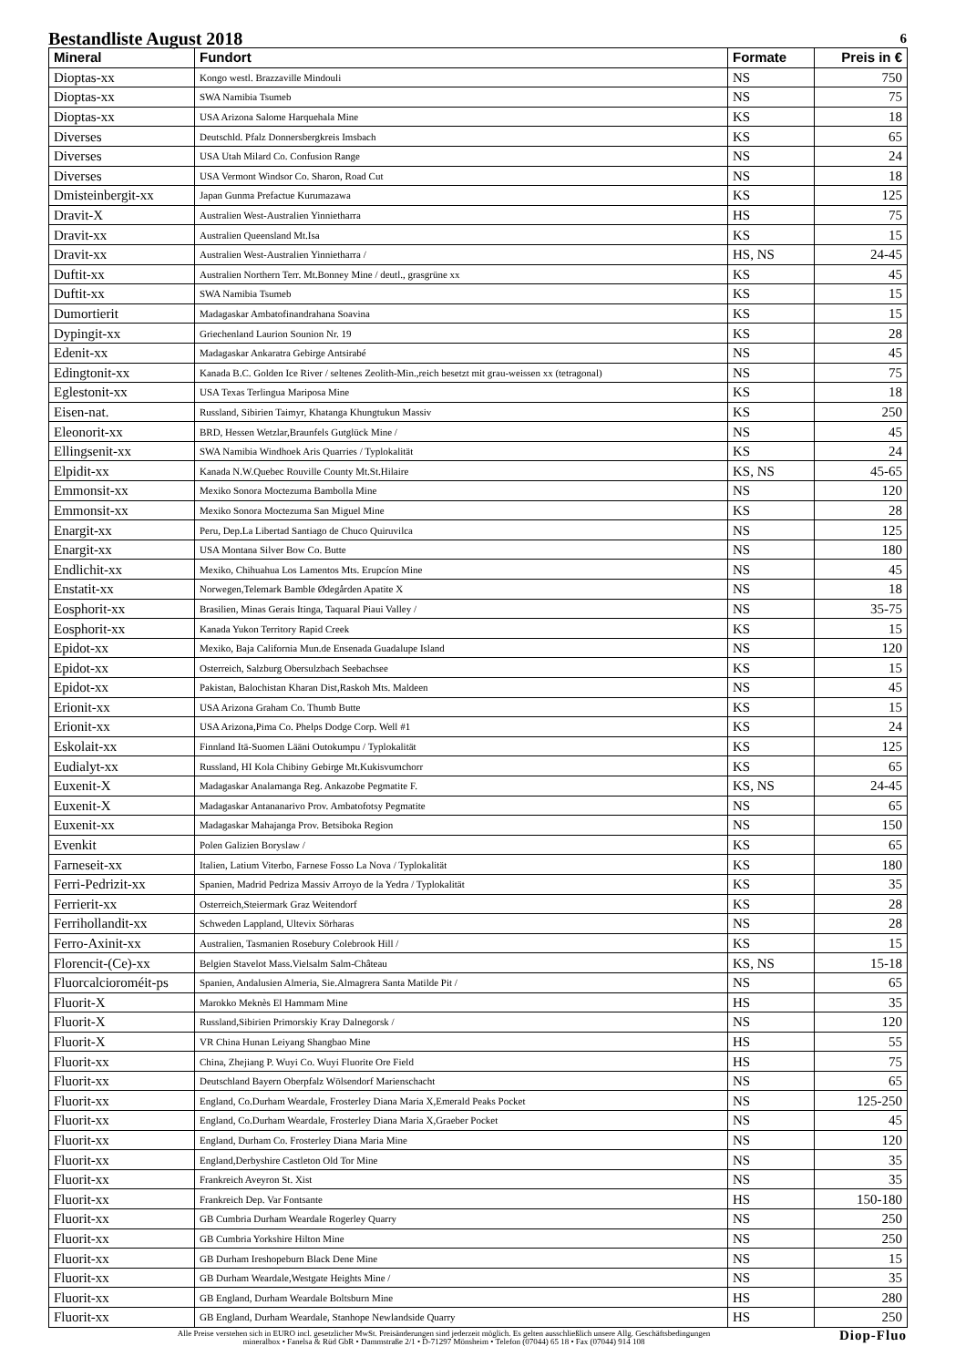Bestandliste August 2018 6
| Mineral | Fundort | Formate | Preis in € |
| --- | --- | --- | --- |
| Dioptas-xx | Kongo westl. Brazzaville Mindouli | NS | 750 |
| Dioptas-xx | SWA Namibia Tsumeb | NS | 75 |
| Dioptas-xx | USA Arizona Salome Harquehala Mine | KS | 18 |
| Diverses | Deutschld. Pfalz Donnersbergkreis Imsbach | KS | 65 |
| Diverses | USA Utah Milard Co. Confusion Range | NS | 24 |
| Diverses | USA Vermont Windsor Co. Sharon, Road Cut | NS | 18 |
| Dmisteinbergit-xx | Japan Gunma Prefactue Kurumazawa | KS | 125 |
| Dravit-X | Australien West-Australien Yinnietharra | HS | 75 |
| Dravit-xx | Australien Queensland Mt.Isa | KS | 15 |
| Dravit-xx | Australien West-Australien Yinnietharra / | HS, NS | 24-45 |
| Duftit-xx | Australien Northern Terr. Mt.Bonney Mine / deutl., grasgrüne xx | KS | 45 |
| Duftit-xx | SWA Namibia Tsumeb | KS | 15 |
| Dumortierit | Madagaskar Ambatofinandrahana Soavina | KS | 15 |
| Dypingit-xx | Griechenland Laurion Sounion Nr. 19 | KS | 28 |
| Edenit-xx | Madagaskar Ankaratra Gebirge Antsirabé | NS | 45 |
| Edingtonit-xx | Kanada B.C. Golden Ice River / seltenes Zeolith-Min.,reich besetzt mit grau-weissen xx (tetragonal) | NS | 75 |
| Eglestonit-xx | USA Texas Terlingua Mariposa Mine | KS | 18 |
| Eisen-nat. | Russland, Sibirien Taimyr, Khatanga Khungtukun Massiv | KS | 250 |
| Eleonorit-xx | BRD, Hessen Wetzlar,Braunfels Gutglück Mine / | NS | 45 |
| Ellingsenit-xx | SWA Namibia Windhoek Aris Quarries / Typlokalität | KS | 24 |
| Elpidit-xx | Kanada N.W.Quebec Rouville County Mt.St.Hilaire | KS, NS | 45-65 |
| Emmonsit-xx | Mexiko Sonora Moctezuma Bambolla Mine | NS | 120 |
| Emmonsit-xx | Mexiko Sonora Moctezuma San Miguel Mine | KS | 28 |
| Enargit-xx | Peru, Dep.La Libertad Santiago de Chuco Quiruvilca | NS | 125 |
| Enargit-xx | USA Montana Silver Bow Co. Butte | NS | 180 |
| Endlichit-xx | Mexiko, Chihuahua Los Lamentos Mts. Erupcíon Mine | NS | 45 |
| Enstatit-xx | Norwegen,Telemark Bamble Ødegården Apatite X | NS | 18 |
| Eosphorit-xx | Brasilien, Minas Gerais Itinga, Taquaral Piaui Valley / | NS | 35-75 |
| Eosphorit-xx | Kanada Yukon Territory Rapid Creek | KS | 15 |
| Epidot-xx | Mexiko, Baja California Mun.de Ensenada Guadalupe Island | NS | 120 |
| Epidot-xx | Osterreich, Salzburg Obersulzbach Seebachsee | KS | 15 |
| Epidot-xx | Pakistan, Balochistan Kharan Dist,Raskoh Mts. Maldeen | NS | 45 |
| Erionit-xx | USA Arizona Graham Co. Thumb Butte | KS | 15 |
| Erionit-xx | USA Arizona,Pima Co. Phelps Dodge Corp. Well #1 | KS | 24 |
| Eskolait-xx | Finnland Itä-Suomen Lääni Outokumpu / Typlokalität | KS | 125 |
| Eudialyt-xx | Russland, HI Kola Chibiny Gebirge Mt.Kukisvumchorr | KS | 65 |
| Euxenit-X | Madagaskar Analamanga Reg. Ankazobe Pegmatite F. | KS, NS | 24-45 |
| Euxenit-X | Madagaskar Antananarivo Prov. Ambatofotsy Pegmatite | NS | 65 |
| Euxenit-xx | Madagaskar Mahajanga Prov. Betsiboka Region | NS | 150 |
| Evenkit | Polen Galizien Boryslaw / | KS | 65 |
| Farneseit-xx | Italien, Latium Viterbo, Farnese Fosso La Nova / Typlokalität | KS | 180 |
| Ferri-Pedrizit-xx | Spanien, Madrid Pedriza Massiv Arroyo de la Yedra / Typlokalität | KS | 35 |
| Ferrierit-xx | Osterreich,Steiermark Graz Weitendorf | KS | 28 |
| Ferrihollandit-xx | Schweden Lappland, Ultevix Sörharas | NS | 28 |
| Ferro-Axinit-xx | Australien, Tasmanien Rosebury Colebrook Hill / | KS | 15 |
| Florencit-(Ce)-xx | Belgien Stavelot Mass.Vielsalm Salm-Château | KS, NS | 15-18 |
| Fluorcalcioroméit-ps | Spanien, Andalusien Almeria, Sie.Almagrera Santa Matilde Pit / | NS | 65 |
| Fluorit-X | Marokko Meknès El Hammam Mine | HS | 35 |
| Fluorit-X | Russland,Sibirien Primorskiy Kray Dalnegorsk / | NS | 120 |
| Fluorit-X | VR China Hunan Leiyang Shangbao Mine | HS | 55 |
| Fluorit-xx | China, Zhejiang P. Wuyi Co. Wuyi Fluorite Ore Field | HS | 75 |
| Fluorit-xx | Deutschland Bayern Oberpfalz Wölsendorf Marienschacht | NS | 65 |
| Fluorit-xx | England, Co.Durham Weardale, Frosterley Diana Maria X,Emerald Peaks Pocket | NS | 125-250 |
| Fluorit-xx | England, Co.Durham Weardale, Frosterley Diana Maria X,Graeber Pocket | NS | 45 |
| Fluorit-xx | England, Durham Co. Frosterley Diana Maria Mine | NS | 120 |
| Fluorit-xx | England,Derbyshire Castleton Old Tor Mine | NS | 35 |
| Fluorit-xx | Frankreich Aveyron St. Xist | NS | 35 |
| Fluorit-xx | Frankreich Dep. Var Fontsante | HS | 150-180 |
| Fluorit-xx | GB Cumbria Durham Weardale Rogerley Quarry | NS | 250 |
| Fluorit-xx | GB Cumbria Yorkshire Hilton Mine | NS | 250 |
| Fluorit-xx | GB Durham Ireshopeburn Black Dene Mine | NS | 15 |
| Fluorit-xx | GB Durham Weardale,Westgate Heights Mine / | NS | 35 |
| Fluorit-xx | GB England, Durham Weardale Boltsburn Mine | HS | 280 |
| Fluorit-xx | GB England, Durham Weardale, Stanhope Newlandside Quarry | HS | 250 |
Alle Preise verstehen sich in EURO incl. gesetzlicher MwSt. Preisänderungen sind jederzeit möglich. Es gelten ausschließlich unsere Allg. Geschäftsbedingungen
mineralbox • Fanelsa & Rüd GbR • Dammstraße 2/1 • D-71297 Mönsheim • Telefon (07044) 65 18 • Fax (07044) 914 108
Diop-Fluo